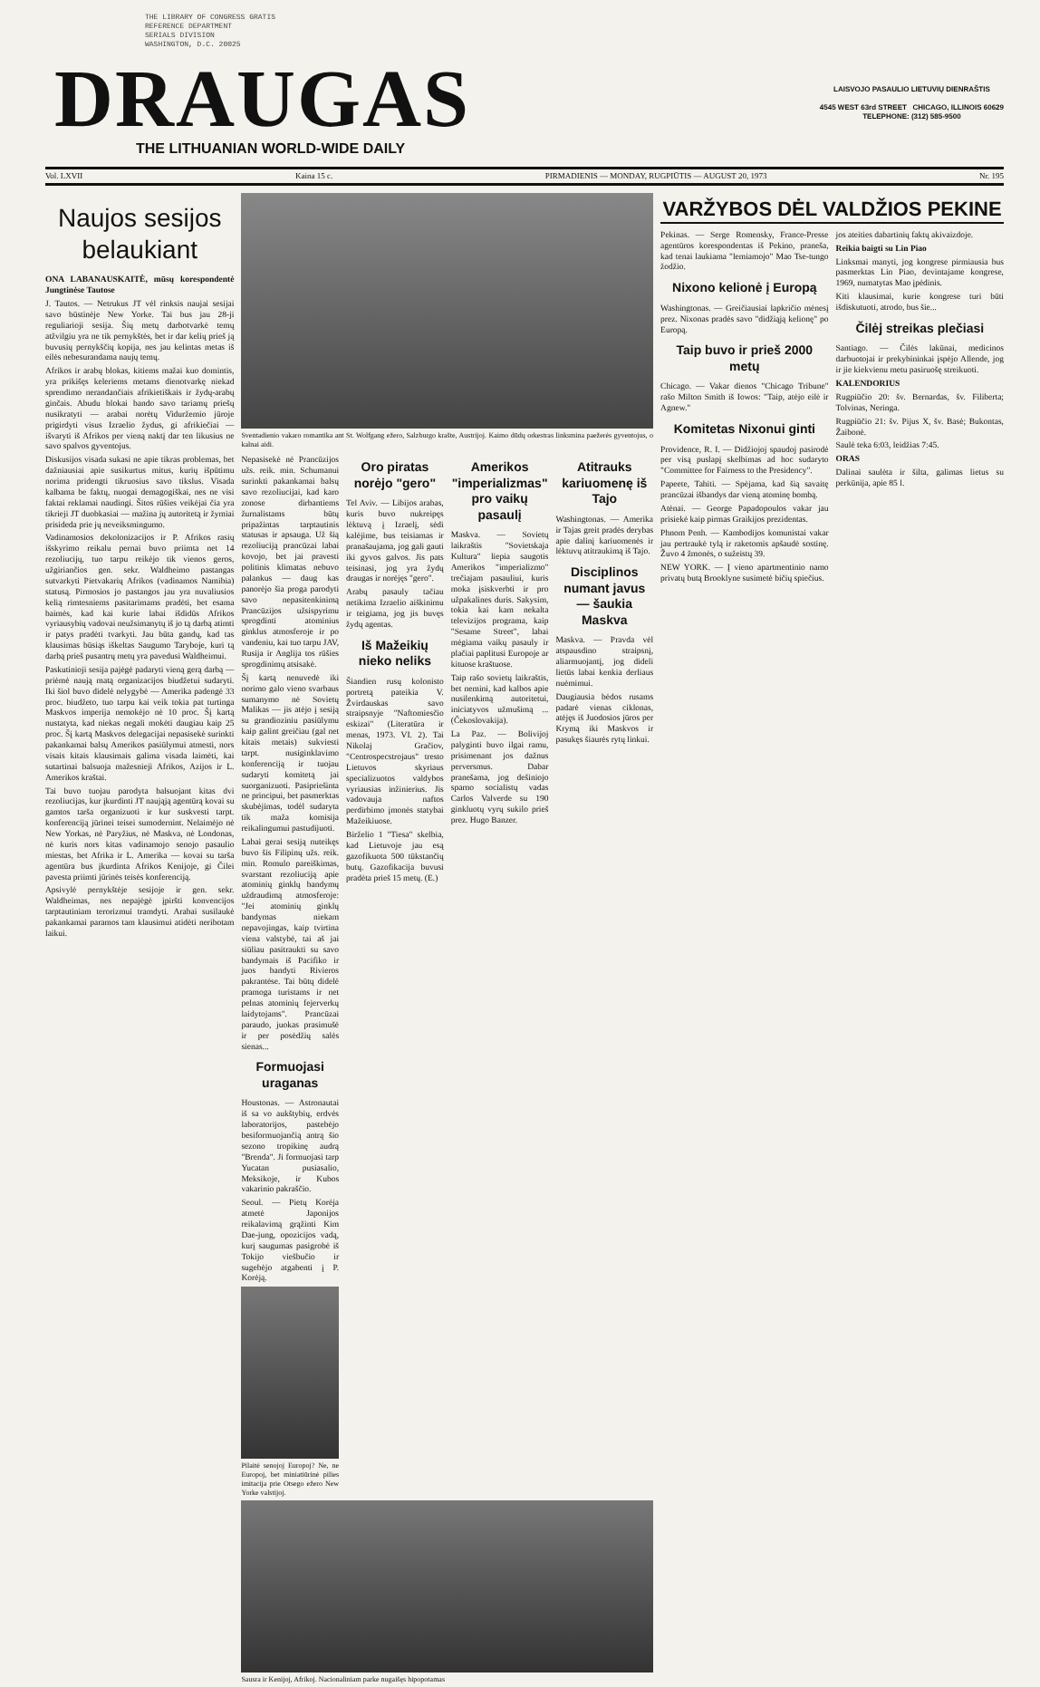THE LIBRARY OF CONGRESS GRATIS
REFERENCE DEPARTMENT
SERIALS DIVISION
WASHINGTON, D.C. 20025
DRAUGAS
THE LITHUANIAN WORLD-WIDE DAILY
LAISVOJO PASAULIO LIETUVIŲ DIENRAŠTIS
4545 WEST 63rd STREET CHICAGO, ILLINOIS 60629
TELEPHONE: (312) 585-9500
Vol. LXVII Kaina 15 c. PIRMADIENIS — MONDAY, RUGPIŪTIS — AUGUST 20, 1973 Nr. 195
Naujos sesijos belaukiant
ONA LABANAUSKAITĖ, mūsų korespondentė Jungtinėse Tautose
J. Tautos. — Netrukus JT vėl rinksis naujai sesijai savo būstinėje New Yorke. Tai bus jau 28-ji reguliarioji sesija. Šių metų darbotvarkė temų atžvilgiu yra ne tik pernykštės, bet ir dar kelių prieš ją buvusių pernykščių kopija, nes jau kelintas metas iš eilės nebesurandama naujų temų.
Afrikos ir arabų blokas, kitiems mažai kuo domintis, yra prikišęs keleriems metams dienotvarkę niekad sprendimo nerandančiais afrikietiškais ir žydų-arabų ginčais. Abudu blokai bando savo tariamų priešų nusikratyti — arabai norėtų Viduržemio jūroje prigirdyti visus Izraelio žydus, gi afrikiečiai — išvaryti iš Afrikos per vieną naktį dar ten likusius ne savo spalvos gyventojus.
Diskusijos visada sukasi ne apie tikras problemas, bet dažniausiai apie susikurtus mitus, kurių išpūtimu norima pridengti tikruosius savo tikslus. Visada kalbama be faktų, nuogai demagogiškai, nes ne visi faktai reklamai naudingi. Šitos rūšies veikėjai čia yra tikrieji JT duobkasiai — mažina jų autoritetą ir žymiai prisideda prie jų neveiksmingumo.
Vadinamosios dekolonizacijos ir P. Afrikos rasių išskyrimo reikalu pernai buvo priimta net 14 rezoliucijų, tuo tarpu reikėjo tik vienos geros, užgiriančios gen. sekr. Waldheimo pastangas sutvarkyti Pietvakarių Afrikos (vadinamos Namibia) statusą. Pirmosios jo pastangos jau yra nuvaliusios kelią rimtesniems pasitarimams pradėti, bet esama baimės, kad kai kurie labai išdidūs Afrikos vyriausybių vadovai neužsimanytų iš jo tą darbą atimti ir patys pradėti tvarkyti. Jau būta gandų, kad tas klausimas būsiąs iškeltas Saugumo Taryboje, kuri tą darbą prieš pusantrų metų yra pavedusi Waldheimui.
Paskutinioji sesija pajėgė padaryti vieną gerą darbą — priėmė naują matą organizacijos biudžetui sudaryti. Iki šiol buvo didelė nelygybė — Amerika padengė 33 proc. biudžeto, tuo tarpu kai veik tokia pat turtinga Maskvos imperija nemokėjo nė 10 proc. Šį kartą nustatyta, kad niekas negali mokėti daugiau kaip 25 proc. Šį kartą Maskvos delegacijai nepasisekė surinkti pakankamai balsų Amerikos pasiūlymui atmesti, nors visais kitais klausimais galima visada laimėti, kai sutartinai balsuoja mažesnieji Afrikos, Azijos ir L. Amerikos kraštai.
Tai buvo tuojau parodyta balsuojant kitas dvi rezoliucijas, kur įkurdinti JT naująją agentūrą kovai su gamtos tarša organizuoti ir kur suskvesti tarpt. konferenciją jūrinei teisei sumodernint. Nelaimėjo nė New Yorkas, nė Paryžius, nė Maskva, nė Londonas, nė kuris nors kitas vadinamojo senojo pasaulio miestas, bet Afrika ir L. Amerika — kovai su tarša agentūra bus įkurdinta Afrikos Kenijoje, gi Čilei pavesta priimti jūrinės teisės konferenciją.
Apsivylė pernykštėje sesijoje ir gen. sekr. Waldheimas, nes nepajėgė įpiršti konvencijos tarptautiniam terorizmui tramdyti. Arabai susilaukė pakankamai paramos tam klausimui atidėti neribotam laikui.
Sventadienio vakaro romantika ant St. Wolfgang ežero, Salzburgo krašte, Austrijoj. Kaimo dūdų orkestras linksmina paežerės gyventojus, o kalnai aidi.
Nepasisekė nė Prancūzijos užs. reik. min. Schumanui surinkti pakankamai balsų savo rezoliucijai, kad karo zonose dirbantiems žurnalistams būtų pripažintas tarptautinis statusas ir apsauga. Už šią rezoliuciją prancūzai labai kovojo, bet jai pravesti politinis klimatas nebuvo palankus — daug kas panorėjo šia proga parodyti savo nepasitenkinimą Prancūzijos užsispyrimu sprogdinti atominius ginklus atmosferoje ir po vandeniu, kai tuo tarpu JAV, Rusija ir Anglija tos rūšies sprogdinimų atsisakė.
Šį kartą nenuvedė iki norimo galo vieno svarbaus sumanymo nė Sovietų Malikas — jis atėjo į sesiją su grandioziniu pasiūlymu kaip galint greičiau (gal net kitais metais) sukviesti tarpt. nusiginklavimo konferenciją ir tuojau sudaryti komitetą jai suorganizuoti. Pasipriešinta ne principui, bet pasmerktas skubėjimas, todėl sudaryta tik maža komisija reikalingumui pastudijuoti.
Labai gerai sesiją nuteikęs buvo šis Filipinų užs. reik. min. Romulo pareiškimas, svarstant rezoliuciją apie atominių ginklų bandymų uždraudimą atmosferoje: "Jei atominių ginklų bandymas niekam nepavojingas, kaip tvirtina viena valstybė, tai aš jai siūliau pasitraukti su savo bandymais iš Pacifiko ir juos bandyti Rivieros pakrantėse. Tai būtų didelė pramoga turistams ir net pelnas atominių fejerverkų laidytojams". Prancūzai paraudo, juokas prasimušė ir per posėdžių salės sienas...
Formuojasi uraganas
Houstonas. — Astronautai iš sa vo aukštybių, erdvės laboratorijos, pastebėjo besiformuojančią antrą šio sezono tropikinę audrą "Brenda". Ji formuojasi tarp Yucatan pusiasalio, Meksikoje, ir Kubos vakarinio pakraščio.
Seoul. — Pietų Korėja atmetė Japonijos reikalavimą grąžinti Kim Dae-jung, opozicijos vadą, kurį saugumas pasigrobė iš Tokijo viešbučio ir sugebėjo atgabenti į P. Korėją.
Pilaitė senojoj Europoj? Ne, ne Europoj, bet miniatiūrinė pilies imitacija prie Otsego ežero New Yorke valstijoj.
Oro piratas norėjo "gero"
Tel Aviv. — Libijos arabas, kuris buvo nukreipęs lėktuvą į Izraelį, sėdi kalėjime, bus teisiamas ir pranašaujama, jog gali gauti iki gyvos galvos. Jis pats teisinasi, jog yra žydų draugas ir norėjęs "gero".
Arabų pasauly tačiau netikima Izraelio aiškinimu ir teigiama, jog jis buvęs žydų agentas.
Iš Mažeikių nieko neliks
Šiandien rusų kolonisto portretą pateikia V. Žvirdauskas savo straipsnyje "Naftomiesčio eskizai" (Literatūra ir menas, 1973. VI. 2). Tai Nikolaj Gračiov, "Centrospecstrojaus" tresto Lietuvos skyriaus specializuotos valdybos vyriausias inžinierius. Jis vadovauja naftos perdirbimo įmonės statybai Mažeikiuose.
Birželio 1 "Tiesa" skelbia, kad Lietuvoje jau esą gazofikuota 500 tūkstančių butų. Gazofikacija buvusi pradėta prieš 15 metų. (E.)
Amerikos "imperializmas" pro vaikų pasaulį
Maskva. — Sovietų laikraštis "Sovietskaja Kultura" liepia saugotis Amerikos "imperializmo" trečiajam pasauliui, kuris moka įsiskverbti ir pro užpakalines duris. Sakysim, tokia kai kam nekalta televizijos programa, kaip "Sesame Street", labai mėgiama vaikų pasauly ir plačiai paplitusi Europoje ar kituose kraštuose.
Taip rašo sovietų laikraštis, bet nemini, kad kalbos apie nusilenkimą autoritetui, iniciatyvos užmušimą ... (Čekoslovakija).
La Paz. — Bolivijoj palyginti buvo ilgai ramu, prisimenant jos dažnus perversmus. Dabar pranešama, jog dešiniojo sparno socialistų vadas Carlos Valverde su 190 ginkluotų vyrų sukilo prieš prez. Hugo Banzer.
Atitrauks kariuomenę iš Tajo
Washingtonas. — Amerika ir Tajas greit pradės derybas apie dalinį kariuomenės ir lėktuvų atitraukimą iš Tajo.
Disciplinos numant javus — šaukia Maskva
Maskva. — Pravda vėl atspausdino straipsnį, aliarmuojantį, jog dideli lietūs labai kenkia derliaus nuėmimui.
Daugiausia bėdos rusams padarė vienas ciklonas, atėjęs iš Juodosios jūros per Krymą iki Maskvos ir pasukęs šiaurės rytų linkui.
Sausra ir Kenijoj, Afrikoj. Nacionaliniam parke nugaišęs hipopotamas
VARŽYBOS DĖL VALDŽIOS PEKINE
Pekinas. — Serge Romensky, France-Presse agentūros korespondentas iš Pekino, praneša, kad tenai laukiama "lemiamojo" Mao Tse-tungo žodžio.
Nixono kelionė į Europą
Washingtonas. — Greičiausiai lapkričio mėnesį prez. Nixonas pradės savo "didžiąją kelionę" po Europą.
Taip buvo ir prieš 2000 metų
Chicago. — Vakar dienos "Chicago Tribune" rašo Milton Smith iš Iowos: "Taip, atėjo eilė ir Agnew."
Komitetas Nixonui ginti
Providence, R. I. — Didžiojoj spaudoj pasirodė per visą puslapį skelbimas ad hoc sudaryto "Committee for Fairness to the Presidency".
Papeete, Tahiti. — Spėjama, kad šią savaitę prancūzai išbandys dar vieną atominę bombą.
Atėnai. — George Papadopoulos vakar jau prisiekė kaip pirmas Graikijos prezidentas.
Phnom Penh. — Kambodijos komunistai vakar jau pertraukė tylą ir raketomis apšaudė sostinę. Žuvo 4 žmonės, o sužeistų 39.
NEW YORK. — Į vieno apartmentinio namo privatų butą Brooklyne susimetė bičių spiečius.
jos ateities dabartinių faktų akivaizdoje.
Reikia baigti su Lin Piao
Linksmai manyti, jog kongrese pirmiausia bus pasmerktas Lin Piao, devintajame kongrese, 1969, numatytas Mao įpėdinis.
Kiti klausimai, kurie kongrese turi būti išdiskutuoti, atrodo, bus šie...
Čilėj streikas plečiasi
Santiago. — Čilės lakūnai, medicinos darbuotojai ir prekybininkai įspėjo Allende, jog ir jie kiekvienu metu pasiruošę streikuoti.
KALENDORIUS
Rugpiūčio 20: šv. Bernardas, šv. Filiberta; Tolvinas, Neringa.
Rugpiūčio 21: šv. Pijus X, šv. Basė; Bukontas, Žaibonė.
Saulė teka 6:03, leidžias 7:45.
ORAS
Dalinai saulėta ir šilta, galimas lietus su perkūnija, apie 85 l.